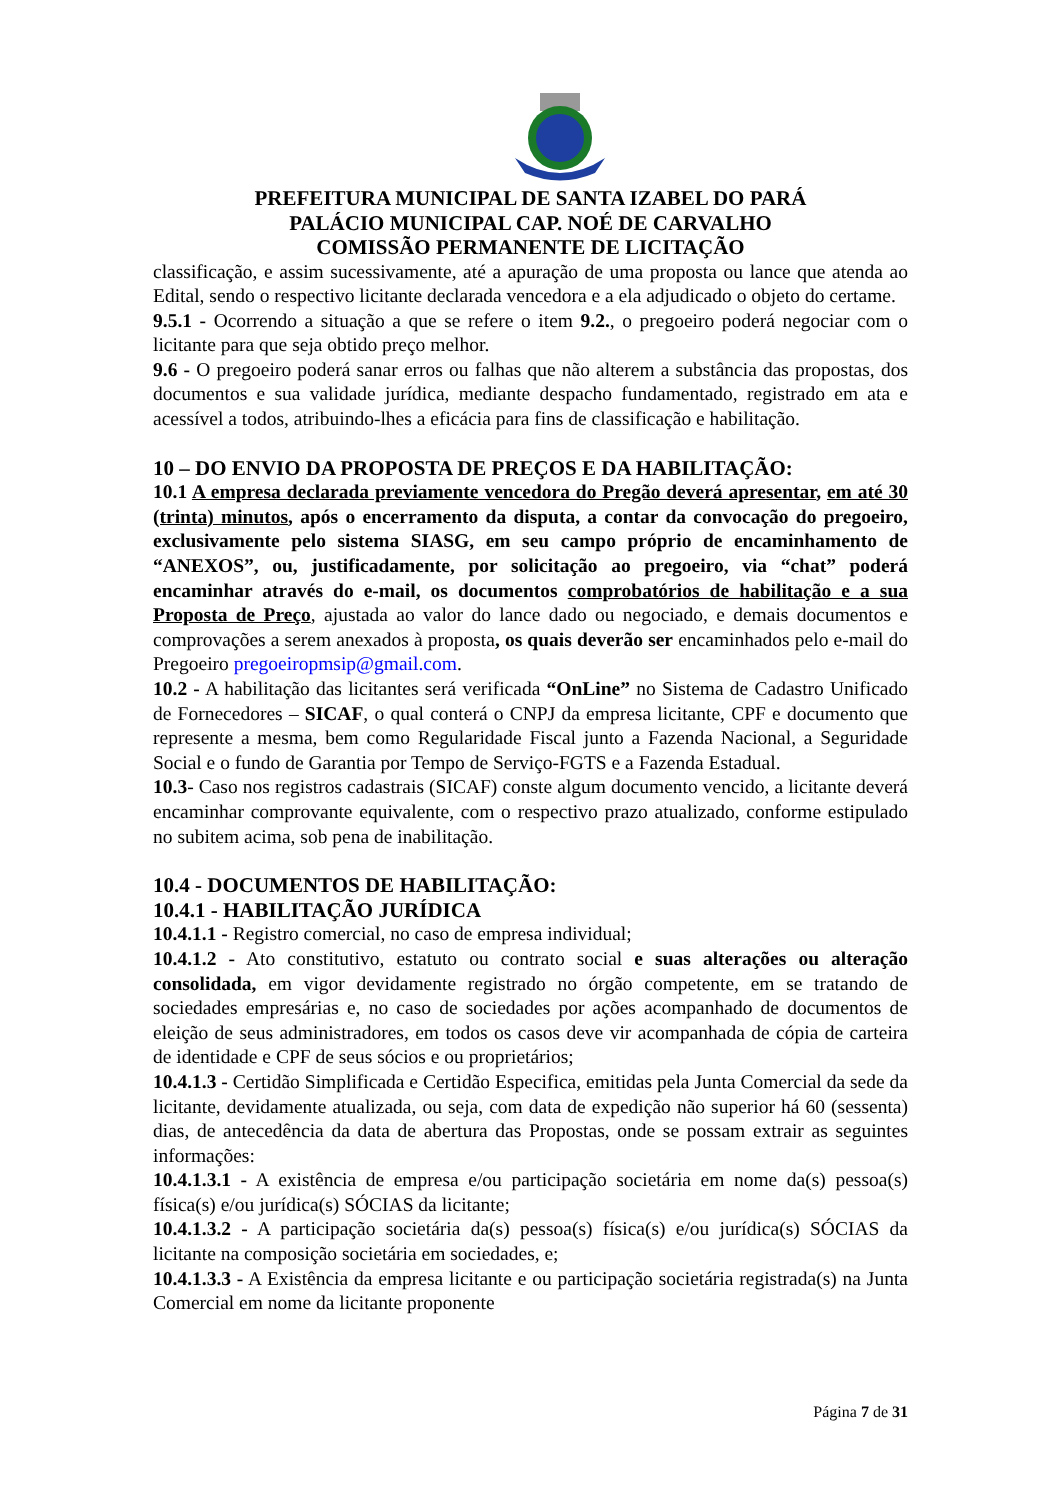PREFEITURA MUNICIPAL DE SANTA IZABEL DO PARÁ
PALÁCIO MUNICIPAL CAP. NOÉ DE CARVALHO
COMISSÃO PERMANENTE DE LICITAÇÃO
classificação, e assim sucessivamente, até a apuração de uma proposta ou lance que atenda ao Edital, sendo o respectivo licitante declarada vencedora e a ela adjudicado o objeto do certame.
9.5.1 - Ocorrendo a situação a que se refere o item 9.2., o pregoeiro poderá negociar com o licitante para que seja obtido preço melhor.
9.6 - O pregoeiro poderá sanar erros ou falhas que não alterem a substância das propostas, dos documentos e sua validade jurídica, mediante despacho fundamentado, registrado em ata e acessível a todos, atribuindo-lhes a eficácia para fins de classificação e habilitação.
10 – DO ENVIO DA PROPOSTA DE PREÇOS E DA HABILITAÇÃO:
10.1 A empresa declarada previamente vencedora do Pregão deverá apresentar, em até 30 (trinta) minutos, após o encerramento da disputa, a contar da convocação do pregoeiro, exclusivamente pelo sistema SIASG, em seu campo próprio de encaminhamento de “ANEXOS”, ou, justificadamente, por solicitação ao pregoeiro, via “chat” poderá encaminhar através do e-mail, os documentos comprobatórios de habilitação e a sua Proposta de Preço, ajustada ao valor do lance dado ou negociado, e demais documentos e comprovações a serem anexados à proposta, os quais deverão ser encaminhados pelo e-mail do Pregoeiro pregoeiropmsip@gmail.com.
10.2 - A habilitação das licitantes será verificada “OnLine” no Sistema de Cadastro Unificado de Fornecedores – SICAF, o qual conterá o CNPJ da empresa licitante, CPF e documento que represente a mesma, bem como Regularidade Fiscal junto a Fazenda Nacional, a Seguridade Social e o fundo de Garantia por Tempo de Serviço-FGTS e a Fazenda Estadual.
10.3- Caso nos registros cadastrais (SICAF) conste algum documento vencido, a licitante deverá encaminhar comprovante equivalente, com o respectivo prazo atualizado, conforme estipulado no subitem acima, sob pena de inabilitação.
10.4 - DOCUMENTOS DE HABILITAÇÃO:
10.4.1 - HABILITAÇÃO JURÍDICA
10.4.1.1 - Registro comercial, no caso de empresa individual;
10.4.1.2 - Ato constitutivo, estatuto ou contrato social e suas alterações ou alteração consolidada, em vigor devidamente registrado no órgão competente, em se tratando de sociedades empresárias e, no caso de sociedades por ações acompanhado de documentos de eleição de seus administradores, em todos os casos deve vir acompanhada de cópia de carteira de identidade e CPF de seus sócios e ou proprietários;
10.4.1.3 - Certidão Simplificada e Certidão Especifica, emitidas pela Junta Comercial da sede da licitante, devidamente atualizada, ou seja, com data de expedição não superior há 60 (sessenta) dias, de antecedência da data de abertura das Propostas, onde se possam extrair as seguintes informações:
10.4.1.3.1 - A existência de empresa e/ou participação societária em nome da(s) pessoa(s) física(s) e/ou jurídica(s) SÓCIAS da licitante;
10.4.1.3.2 - A participação societária da(s) pessoa(s) física(s) e/ou jurídica(s) SÓCIAS da licitante na composição societária em sociedades, e;
10.4.1.3.3 - A Existência da empresa licitante e ou participação societária registrada(s) na Junta Comercial em nome da licitante proponente
Página 7 de 31